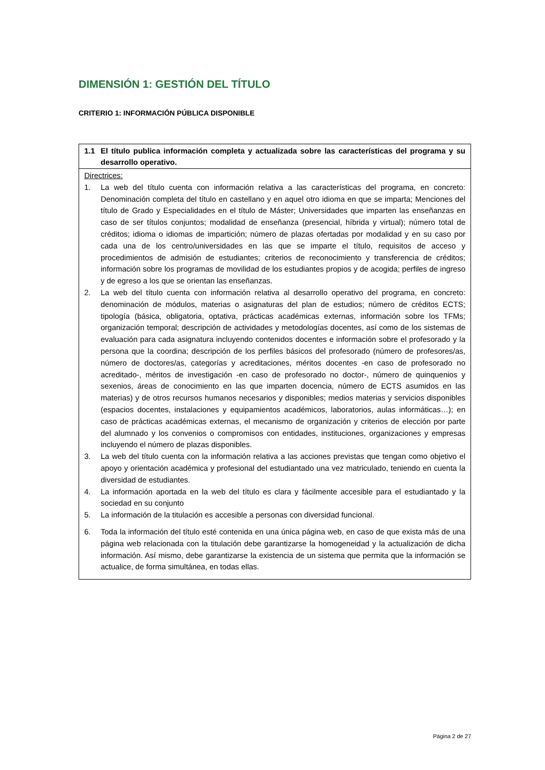DIMENSIÓN 1: GESTIÓN DEL TÍTULO
CRITERIO 1: INFORMACIÓN PÚBLICA DISPONIBLE
| 1.1 El título publica información completa y actualizada sobre las características del programa y su desarrollo operativo. |
| --- |
| Directrices: 1. La web del título cuenta con información relativa a las características del programa, en concreto: Denominación completa del título en castellano y en aquel otro idioma en que se imparta; Menciones del título de Grado y Especialidades en el título de Máster; Universidades que imparten las enseñanzas en caso de ser títulos conjuntos; modalidad de enseñanza (presencial, híbrida y virtual); número total de créditos; idioma o idiomas de impartición; número de plazas ofertadas por modalidad y en su caso por cada una de los centro/universidades en las que se imparte el título, requisitos de acceso y procedimientos de admisión de estudiantes; criterios de reconocimiento y transferencia de créditos; información sobre los programas de movilidad de los estudiantes propios y de acogida; perfiles de ingreso y de egreso a los que se orientan las enseñanzas. 2. La web del título cuenta con información relativa al desarrollo operativo del programa, en concreto: denominación de módulos, materias o asignaturas del plan de estudios; número de créditos ECTS; tipología (básica, obligatoria, optativa, prácticas académicas externas, información sobre los TFMs; organización temporal; descripción de actividades y metodologías docentes, así como de los sistemas de evaluación para cada asignatura incluyendo contenidos docentes e información sobre el profesorado y la persona que la coordina; descripción de los perfiles básicos del profesorado (número de profesores/as, número de doctores/as, categorías y acreditaciones, méritos docentes -en caso de profesorado no acreditado-, méritos de investigación -en caso de profesorado no doctor-, número de quinquenios y sexenios, áreas de conocimiento en las que imparten docencia, número de ECTS asumidos en las materias) y de otros recursos humanos necesarios y disponibles; medios materias y servicios disponibles (espacios docentes, instalaciones y equipamientos académicos, laboratorios, aulas informáticas…); en caso de prácticas académicas externas, el mecanismo de organización y criterios de elección por parte del alumnado y los convenios o compromisos con entidades, instituciones, organizaciones y empresas incluyendo el número de plazas disponibles. 3. La web del título cuenta con la información relativa a las acciones previstas que tengan como objetivo el apoyo y orientación académica y profesional del estudiantado una vez matriculado, teniendo en cuenta la diversidad de estudiantes. 4. La información aportada en la web del título es clara y fácilmente accesible para el estudiantado y la sociedad en su conjunto 5. La información de la titulación es accesible a personas con diversidad funcional. 6. Toda la información del título esté contenida en una única página web, en caso de que exista más de una página web relacionada con la titulación debe garantizarse la homogeneidad y la actualización de dicha información. Así mismo, debe garantizarse la existencia de un sistema que permita que la información se actualice, de forma simultánea, en todas ellas. |
Página 2 de 27